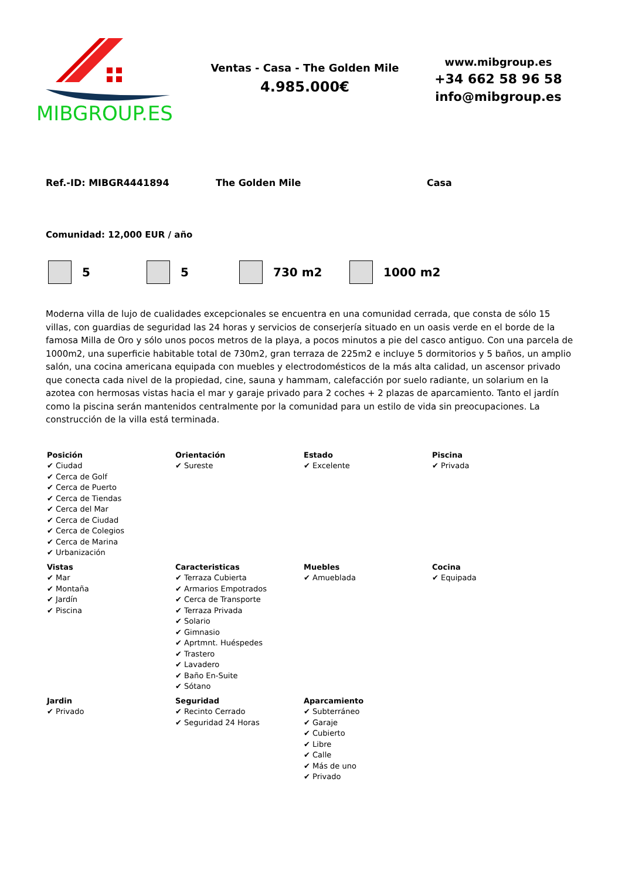MIBGROUP.ES
Ventas - Casa - The Golden Mile
4.985.000€
www.mibgroup.es
+34 662 58 96 58
info@mibgroup.es
Ref.-ID: MIBGR4441894 The Golden Mile Casa
Comunidad: 12,000 EUR / año
5 5 730 m2 1000 m2
Moderna villa de lujo de cualidades excepcionales se encuentra en una comunidad cerrada, que consta de sólo 15 villas, con guardias de seguridad las 24 horas y servicios de conserjería situado en un oasis verde en el borde de la famosa Milla de Oro y sólo unos pocos metros de la playa, a pocos minutos a pie del casco antiguo. Con una parcela de 1000m2, una superficie habitable total de 730m2, gran terraza de 225m2 e incluye 5 dormitorios y 5 baños, un amplio salón, una cocina americana equipada con muebles y electrodomésticos de la más alta calidad, un ascensor privado que conecta cada nivel de la propiedad, cine, sauna y hammam, calefacción por suelo radiante, un solarium en la azotea con hermosas vistas hacia el mar y garaje privado para 2 coches + 2 plazas de aparcamiento. Tanto el jardín como la piscina serán mantenidos centralmente por la comunidad para un estilo de vida sin preocupaciones. La construcción de la villa está terminada.
| Posición ✔ Ciudad ✔ Cerca de Golf ✔ Cerca de Puerto ✔ Cerca de Tiendas ✔ Cerca del Mar ✔ Cerca de Ciudad ✔ Cerca de Colegios ✔ Cerca de Marina ✔ Urbanización | Orientación ✔ Sureste | Estado ✔ Excelente | Piscina ✔ Privada |
| Vistas ✔ Mar ✔ Montaña ✔ Jardín ✔ Piscina | Caracteristicas ✔ Terraza Cubierta ✔ Armarios Empotrados ✔ Cerca de Transporte ✔ Terraza Privada ✔ Solario ✔ Gimnasio ✔ Aprtmnt. Huéspedes ✔ Trastero ✔ Lavadero ✔ Baño En-Suite ✔ Sótano | Muebles ✔ Amueblada | Cocina ✔ Equipada |
| Jardin ✔ Privado | Seguridad ✔ Recinto Cerrado ✔ Seguridad 24 Horas | Aparcamiento ✔ Subterráneo ✔ Garaje ✔ Cubierto ✔ Libre ✔ Calle ✔ Más de uno ✔ Privado | |